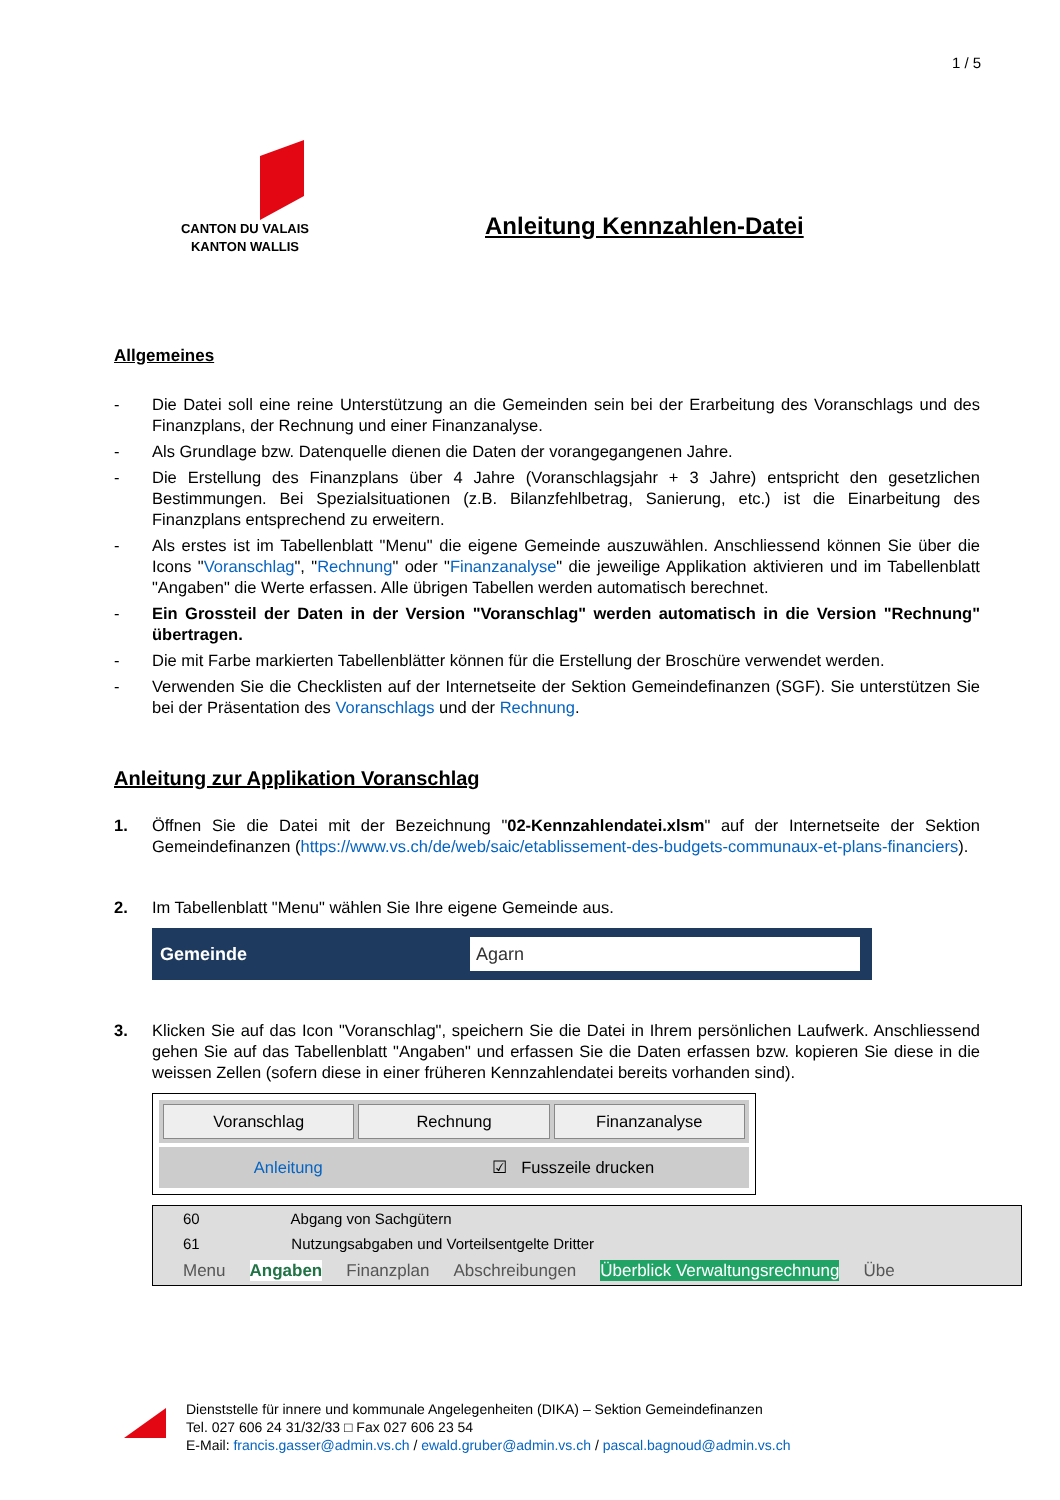1 / 5
CANTON DU VALAIS
KANTON WALLIS
Anleitung Kennzahlen-Datei
Allgemeines
- Die Datei soll eine reine Unterstützung an die Gemeinden sein bei der Erarbeitung des Voranschlags und des Finanzplans, der Rechnung und einer Finanzanalyse.
- Als Grundlage bzw. Datenquelle dienen die Daten der vorangegangenen Jahre.
- Die Erstellung des Finanzplans über 4 Jahre (Voranschlagsjahr + 3 Jahre) entspricht den gesetzlichen Bestimmungen. Bei Spezialsituationen (z.B. Bilanzfehlbetrag, Sanierung, etc.) ist die Einarbeitung des Finanzplans entsprechend zu erweitern.
- Als erstes ist im Tabellenblatt "Menu" die eigene Gemeinde auszuwählen. Anschliessend können Sie über die Icons "Voranschlag", "Rechnung" oder "Finanzanalyse" die jeweilige Applikation aktivieren und im Tabellenblatt "Angaben" die Werte erfassen. Alle übrigen Tabellen werden automatisch berechnet.
- Ein Grossteil der Daten in der Version "Voranschlag" werden automatisch in die Version "Rechnung" übertragen.
- Die mit Farbe markierten Tabellenblätter können für die Erstellung der Broschüre verwendet werden.
- Verwenden Sie die Checklisten auf der Internetseite der Sektion Gemeindefinanzen (SGF). Sie unterstützen Sie bei der Präsentation des Voranschlags und der Rechnung.
Anleitung zur Applikation Voranschlag
1. Öffnen Sie die Datei mit der Bezeichnung "02-Kennzahlendatei.xlsm" auf der Internetseite der Sektion Gemeindefinanzen (https://www.vs.ch/de/web/saic/etablissement-des-budgets-communaux-et-plans-financiers).
2. Im Tabellenblatt "Menu" wählen Sie Ihre eigene Gemeinde aus.
Gemeinde
Agarn
3. Klicken Sie auf das Icon "Voranschlag", speichern Sie die Datei in Ihrem persönlichen Laufwerk. Anschliessend gehen Sie auf das Tabellenblatt "Angaben" und erfassen Sie die Daten erfassen bzw. kopieren Sie diese in die weissen Zellen (sofern diese in einer früheren Kennzahlendatei bereits vorhanden sind).
Voranschlag Rechnung Finanzanalyse
Anleitung ☑ Fusszeile drucken
60 Abgang von Sachgütern
61 Nutzungsabgaben und Vorteilsentgelte Dritter
Menu Angaben Finanzplan Abschreibungen Überblick Verwaltungsrechnung Übe
Dienststelle für innere und kommunale Angelegenheiten (DIKA) – Sektion Gemeindefinanzen
Tel. 027 606 24 31/32/33 □ Fax 027 606 23 54
E-Mail: francis.gasser@admin.vs.ch / ewald.gruber@admin.vs.ch / pascal.bagnoud@admin.vs.ch